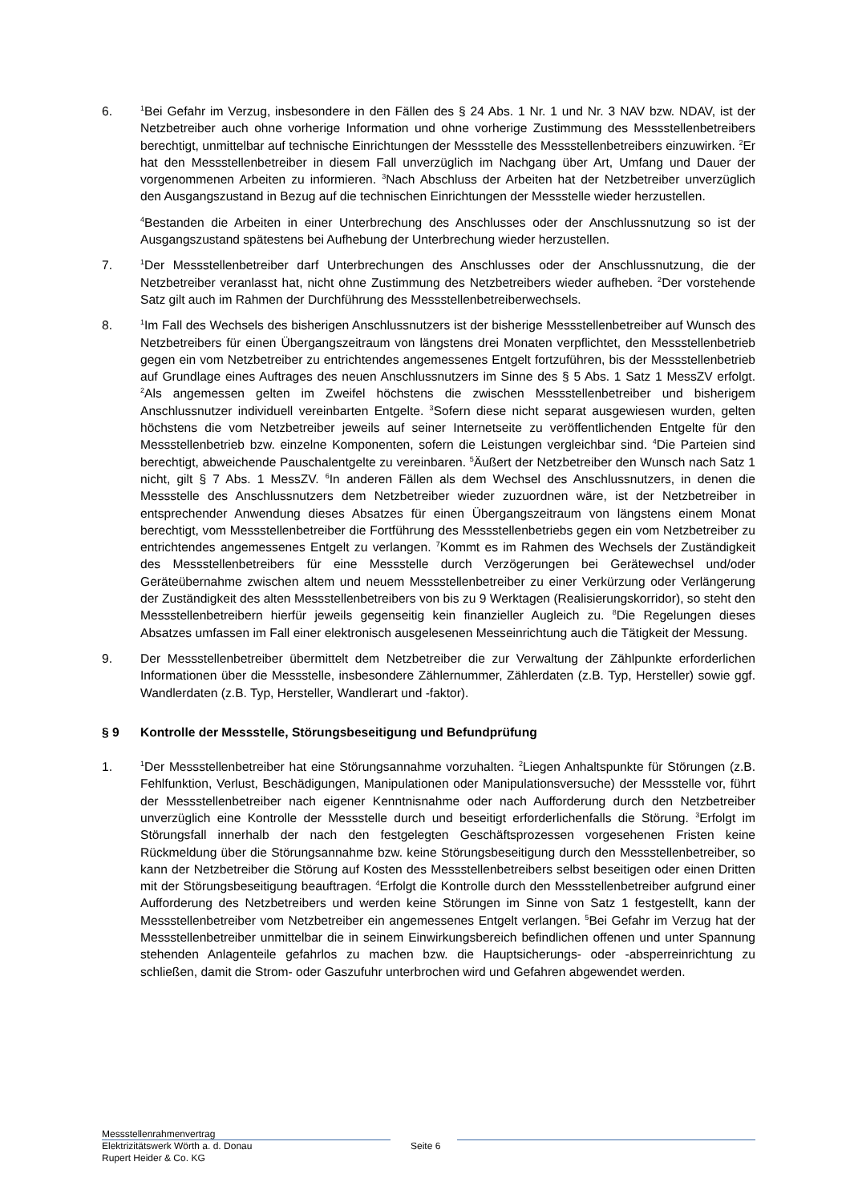6.
<sup>1</sup> Bei Gefahr im Verzug, insbesondere in den Fällen des § 24 Abs. 1 Nr. 1 und Nr. 3 NAV bzw. NDAV, ist der Netzbetreiber auch ohne vorherige Information und ohne vorherige Zustimmung des Messstellenbetreibers berechtigt, unmittelbar auf technische Einrichtungen der Messstelle des Messstellenbetreibers einzuwirken. <sup>2</sup>Er hat den Messstellenbetreiber in diesem Fall unverzüglich im Nachgang über Art, Umfang und Dauer der vorgenommenen Arbeiten zu informieren. <sup>3</sup>Nach Abschluss der Arbeiten hat der Netzbetreiber unverzüglich den Ausgangszustand in Bezug auf die technischen Einrichtungen der Messstelle wieder herzustellen.
<sup>4</sup> Bestanden die Arbeiten in einer Unterbrechung des Anschlusses oder der Anschlussnutzung so ist der Ausgangszustand spätestens bei Aufhebung der Unterbrechung wieder herzustellen.
7.
<sup>1</sup> Der Messstellenbetreiber darf Unterbrechungen des Anschlusses oder der Anschlussnutzung, die der Netzbetreiber veranlasst hat, nicht ohne Zustimmung des Netzbetreibers wieder aufheben. <sup>2</sup>Der vorstehende Satz gilt auch im Rahmen der Durchführung des Messstellenbetreiberwechsels.
8.
<sup>1</sup> Im Fall des Wechsels des bisherigen Anschlussnutzers ist der bisherige Messstellenbetreiber auf Wunsch des Netzbetreibers für einen Übergangszeitraum von längstens drei Monaten verpflichtet, den Messstellenbetrieb gegen ein vom Netzbetreiber zu entrichtendes angemessenes Entgelt fortzuführen, bis der Messstellenbetrieb auf Grundlage eines Auftrages des neuen Anschlussnutzers im Sinne des § 5 Abs. 1 Satz 1 MessZV erfolgt. <sup>2</sup>Als angemessen gelten im Zweifel höchstens die zwischen Messstellenbetreiber und bisherigem Anschlussnutzer individuell vereinbarten Entgelte. <sup>3</sup>Sofern diese nicht separat ausgewiesen wurden, gelten höchstens die vom Netzbetreiber jeweils auf seiner Internetseite zu veröffentlichenden Entgelte für den Messstellenbetrieb bzw. einzelne Komponenten, sofern die Leistungen vergleichbar sind. <sup>4</sup>Die Parteien sind berechtigt, abweichende Pauschalentgelte zu vereinbaren. <sup>5</sup>Äußert der Netzbetreiber den Wunsch nach Satz 1 nicht, gilt § 7 Abs. 1 MessZV. <sup>6</sup>In anderen Fällen als dem Wechsel des Anschlussnutzers, in denen die Messstelle des Anschlussnutzers dem Netzbetreiber wieder zuzuordnen wäre, ist der Netzbetreiber in entsprechender Anwendung dieses Absatzes für einen Übergangszeitraum von längstens einem Monat berechtigt, vom Messstellenbetreiber die Fortführung des Messstellenbetriebs gegen ein vom Netzbetreiber zu entrichtendes angemessenes Entgelt zu verlangen. <sup>7</sup>Kommt es im Rahmen des Wechsels der Zuständigkeit des Messstellenbetreibers für eine Messstelle durch Verzögerungen bei Gerätewechsel und/oder Geräteübernahme zwischen altem und neuem Messstellenbetreiber zu einer Verkürzung oder Verlängerung der Zuständigkeit des alten Messstellenbetreibers von bis zu 9 Werktagen (Realisierungskorridor), so steht den Messstellenbetreibern hierfür jeweils gegenseitig kein finanzieller Augleich zu. <sup>8</sup>Die Regelungen dieses Absatzes umfassen im Fall einer elektronisch ausgelesenen Messeinrichtung auch die Tätigkeit der Messung.
9. Der Messstellenbetreiber übermittelt dem Netzbetreiber die zur Verwaltung der Zählpunkte erforderlichen Informationen über die Messstelle, insbesondere Zählernummer, Zählerdaten (z.B. Typ, Hersteller) sowie ggf. Wandlerdaten (z.B. Typ, Hersteller, Wandlerart und -faktor).
§ 9 Kontrolle der Messstelle, Störungsbeseitigung und Befundprüfung
1.
<sup>1</sup> Der Messstellenbetreiber hat eine Störungsannahme vorzuhalten. <sup>2</sup>Liegen Anhaltspunkte für Störungen (z.B. Fehlfunktion, Verlust, Beschädigungen, Manipulationen oder Manipulationsversuche) der Messstelle vor, führt der Messstellenbetreiber nach eigener Kenntnisnahme oder nach Aufforderung durch den Netzbetreiber unverzüglich eine Kontrolle der Messstelle durch und beseitigt erforderlichenfalls die Störung. <sup>3</sup>Erfolgt im Störungsfall innerhalb der nach den festgelegten Geschäftsprozessen vorgesehenen Fristen keine Rückmeldung über die Störungsannahme bzw. keine Störungsbeseitigung durch den Messstellenbetreiber, so kann der Netzbetreiber die Störung auf Kosten des Messstellenbetreibers selbst beseitigen oder einen Dritten mit der Störungsbeseitigung beauftragen. <sup>4</sup>Erfolgt die Kontrolle durch den Messstellenbetreiber aufgrund einer Aufforderung des Netzbetreibers und werden keine Störungen im Sinne von Satz 1 festgestellt, kann der Messstellenbetreiber vom Netzbetreiber ein angemessenes Entgelt verlangen. <sup>5</sup>Bei Gefahr im Verzug hat der Messstellenbetreiber unmittelbar die in seinem Einwirkungsbereich befindlichen offenen und unter Spannung stehenden Anlagenteile gefahrlos zu machen bzw. die Hauptsicherungs- oder -absperreinrichtung zu schließen, damit die Strom- oder Gaszufuhr unterbrochen wird und Gefahren abgewendet werden.
Messstellenrahmenvertrag
Elektrizitätswerk Wörth a. d. Donau Seite 6
Rupert Heider & Co. KG